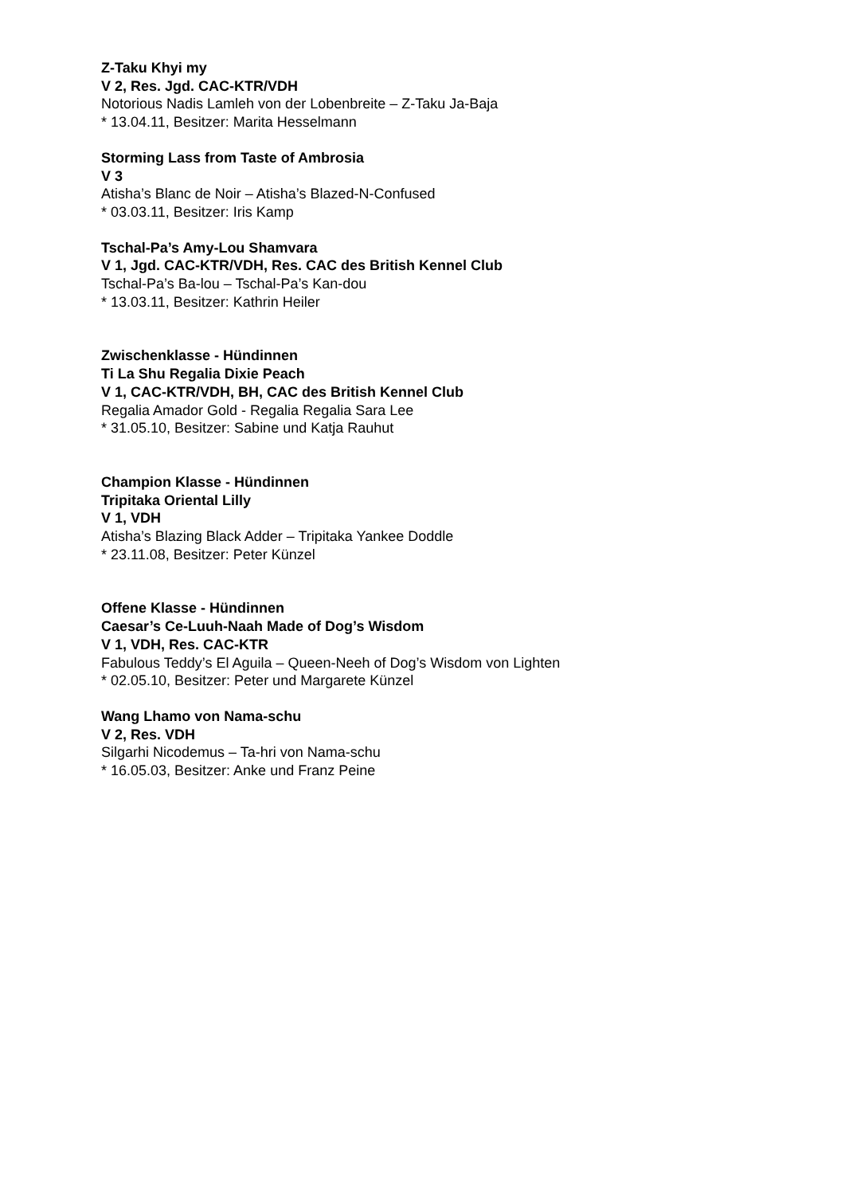Z-Taku Khyi my
V 2, Res. Jgd. CAC-KTR/VDH
Notorious Nadis Lamleh von der Lobenbreite – Z-Taku Ja-Baja
* 13.04.11, Besitzer: Marita Hesselmann
Storming Lass from Taste of Ambrosia
V 3
Atisha’s Blanc de Noir – Atisha’s Blazed-N-Confused
* 03.03.11, Besitzer: Iris Kamp
Tschal-Pa’s Amy-Lou Shamvara
V 1, Jgd. CAC-KTR/VDH, Res. CAC des British Kennel Club
Tschal-Pa’s Ba-lou – Tschal-Pa’s Kan-dou
* 13.03.11, Besitzer: Kathrin Heiler
Zwischenklasse - Hündinnen
Ti La Shu Regalia Dixie Peach
V 1, CAC-KTR/VDH, BH, CAC des British Kennel Club
Regalia Amador Gold - Regalia Regalia Sara Lee
* 31.05.10, Besitzer: Sabine und Katja Rauhut
Champion Klasse - Hündinnen
Tripitaka Oriental Lilly
V 1, VDH
Atisha’s Blazing Black Adder – Tripitaka Yankee Doddle
* 23.11.08, Besitzer: Peter Künzel
Offene Klasse - Hündinnen
Caesar’s Ce-Luuh-Naah Made of Dog’s Wisdom
V 1, VDH, Res. CAC-KTR
Fabulous Teddy’s El Aguila – Queen-Neeh of Dog’s Wisdom von Lighten
* 02.05.10, Besitzer: Peter und Margarete Künzel
Wang Lhamo von Nama-schu
V 2, Res. VDH
Silgarhi Nicodemus – Ta-hri von Nama-schu
* 16.05.03, Besitzer: Anke und Franz Peine